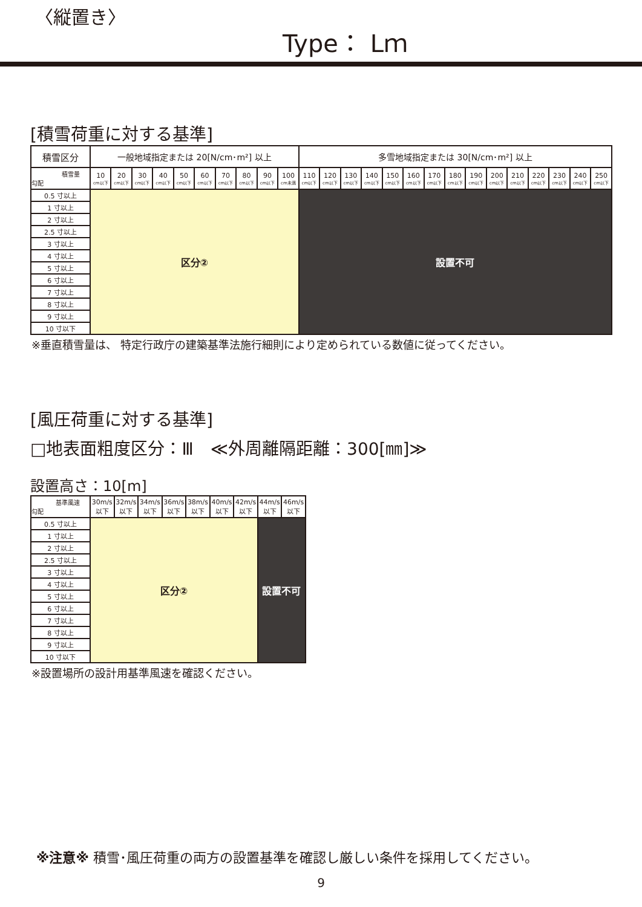〈縦置き〉
Type： Lｍ
[積雪荷重に対する基準]
| 積雪区分 | 一般地域指定または 20[N/cm･m²] 以上 | | | | | | | | | | 多雪地域指定または 30[N/cm･m²] 以上 | | | | | | | | | | | | | | |
| --- | --- | --- | --- | --- | --- | --- | --- | --- | --- | --- | --- | --- | --- | --- | --- | --- | --- | --- | --- | --- | --- | --- | --- | --- | --- |
| 積雪量 勾配 | 10 cm以下 | 20 cm以下 | 30 cm以下 | 40 cm以下 | 50 cm以下 | 60 cm以下 | 70 cm以下 | 80 cm以下 | 90 cm以下 | 100 cm未満 | 110 cm以下 | 120 cm以下 | 130 cm以下 | 140 cm以下 | 150 cm以下 | 160 cm以下 | 170 cm以下 | 180 cm以下 | 190 cm以下 | 200 cm以下 | 210 cm以下 | 220 cm以下 | 230 cm以下 | 240 cm以下 | 250 cm以下 |
| 0.5 寸以上 | 区分② | | | | | | | | | | 設置不可 | | | | | | | | | | | | | | |
| 1 寸以上 | | | | | | | | | | | | | | | | | | | | | | | | | |
| 2 寸以上 | | | | | | | | | | | | | | | | | | | | | | | | | |
| 2.5 寸以上 | | | | | | | | | | | | | | | | | | | | | | | | | |
| 3 寸以上 | | | | | | | | | | | | | | | | | | | | | | | | | |
| 4 寸以上 | | | | | | | | | | | | | | | | | | | | | | | | | |
| 5 寸以上 | | | | | | | | | | | | | | | | | | | | | | | | | |
| 6 寸以上 | | | | | | | | | | | | | | | | | | | | | | | | | |
| 7 寸以上 | | | | | | | | | | | | | | | | | | | | | | | | | |
| 8 寸以上 | | | | | | | | | | | | | | | | | | | | | | | | | |
| 9 寸以上 | | | | | | | | | | | | | | | | | | | | | | | | | |
| 10 寸以下 | | | | | | | | | | | | | | | | | | | | | | | | | |
※垂直積雪量は、 特定行政庁の建築基準法施行細則により定められている数値に従ってください。
[風圧荷重に対する基準]
□地表面粗度区分：Ⅲ　≪外周離隔距離：300[㎜]≫
設置高さ：10[m]
| 基準風速 勾配 | 30m/s 以下 | 32m/s 以下 | 34m/s 以下 | 36m/s 以下 | 38m/s 以下 | 40m/s 以下 | 42m/s 以下 | 44m/s 以下 | 46m/s 以下 |
| 0.5 寸以上 | 区分② | | | | | | | 設置不可 | |
| 1 寸以上 | | | | | | | | | |
| 2 寸以上 | | | | | | | | | |
| 2.5 寸以上 | | | | | | | | | |
| 3 寸以上 | | | | | | | | | |
| 4 寸以上 | | | | | | | | | |
| 5 寸以上 | | | | | | | | | |
| 6 寸以上 | | | | | | | | | |
| 7 寸以上 | | | | | | | | | |
| 8 寸以上 | | | | | | | | | |
| 9 寸以上 | | | | | | | | | |
| 10 寸以下 | | | | | | | | | |
※設置場所の設計用基準風速を確認ください。
※注意※ 積雪･風圧荷重の両方の設置基準を確認し厳しい条件を採用してください。
9